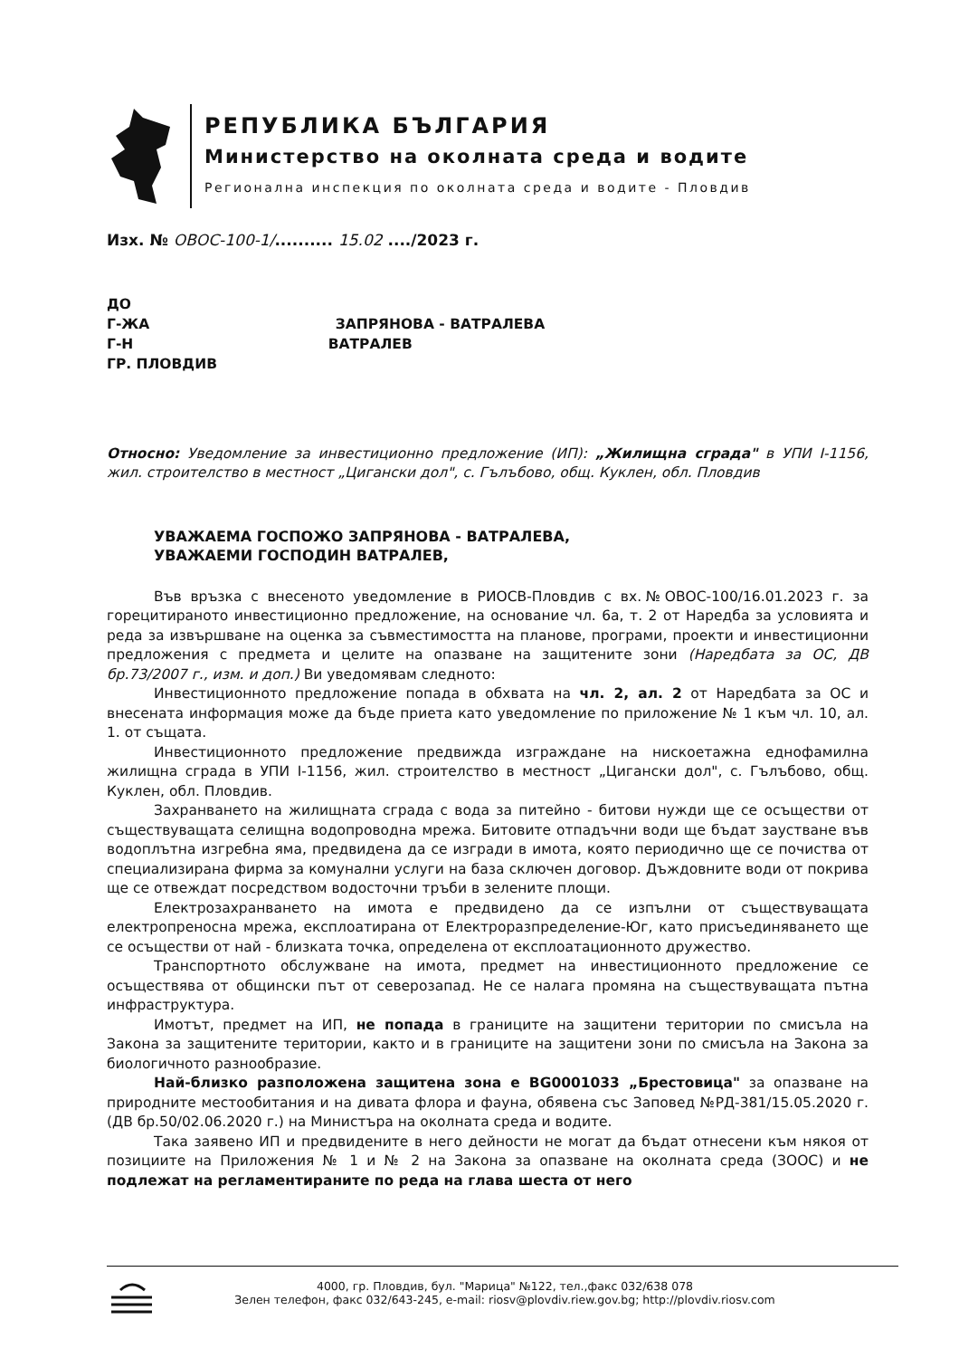РЕПУБЛИКА БЪЛГАРИЯ
Министерство на околната среда и водите
Регионална инспекция по околната среда и водите - Пловдив
Изх. № ОВОС-100-1/.......... 15.02 ..../2023 г.
ДО
Г-ЖА ЗАПРЯНОВА - ВАТРАЛЕВА
Г-Н ВАТРАЛЕВ
ГР. ПЛОВДИВ
Относно: Уведомление за инвестиционно предложение (ИП): „Жилищна сграда" в УПИ I-1156, жил. строителство в местност „Цигански дол", с. Гълъбово, общ. Куклен, обл. Пловдив
УВАЖАЕМА ГОСПОЖО ЗАПРЯНОВА - ВАТРАЛЕВА,
УВАЖАЕМИ ГОСПОДИН ВАТРАЛЕВ,
Във връзка с внесеното уведомление в РИОСВ-Пловдив с вх.№ОВОС-100/16.01.2023 г. за горецитираното инвестиционно предложение, на основание чл. 6а, т. 2 от Наредба за условията и реда за извършване на оценка за съвместимостта на планове, програми, проекти и инвестиционни предложения с предмета и целите на опазване на защитените зони (Наредбата за ОС, ДВ бр.73/2007 г., изм. и доп.) Ви уведомявам следното:
Инвестиционното предложение попада в обхвата на чл. 2, ал. 2 от Наредбата за ОС и внесената информация може да бъде приета като уведомление по приложение № 1 към чл. 10, ал. 1. от същата.
Инвестиционното предложение предвижда изграждане на нискоетажна еднофамилна жилищна сграда в УПИ I-1156, жил. строителство в местност „Цигански дол", с. Гълъбово, общ. Куклен, обл. Пловдив.
Захранването на жилищната сграда с вода за питейно - битови нужди ще се осъществи от съществуващата селищна водопроводна мрежа. Битовите отпадъчни води ще бъдат заустване във водоплътна изгребна яма, предвидена да се изгради в имота, която периодично ще се почиства от специализирана фирма за комунални услуги на база сключен договор. Дъждовните води от покрива ще се отвеждат посредством водосточни тръби в зелените площи.
Електрозахранването на имота е предвидено да се изпълни от съществуващата електропреносна мрежа, експлоатирана от Електроразпределение-Юг, като присъединяването ще се осъществи от най - близката точка, определена от експлоатационното дружество.
Транспортното обслужване на имота, предмет на инвестиционното предложение се осъществява от общински път от северозапад. Не се налага промяна на съществуващата пътна инфраструктура.
Имотът, предмет на ИП, не попада в границите на защитени територии по смисъла на Закона за защитените територии, както и в границите на защитени зони по смисъла на Закона за биологичното разнообразие.
Най-близко разположена защитена зона е BG0001033 „Брестовица" за опазване на природните местообитания и на дивата флора и фауна, обявена със Заповед №РД-381/15.05.2020 г. (ДВ бр.50/02.06.2020 г.) на Министъра на околната среда и водите.
Така заявено ИП и предвидените в него дейности не могат да бъдат отнесени към някоя от позициите на Приложения № 1 и № 2 на Закона за опазване на околната среда (ЗООС) и не подлежат на регламентираните по реда на глава шеста от него
4000, гр. Пловдив, бул. "Марица" №122, тел.,факс 032/638 078
Зелен телефон, факс 032/643-245, e-mail: riosv@plovdiv.riew.gov.bg; http://plovdiv.riosv.com